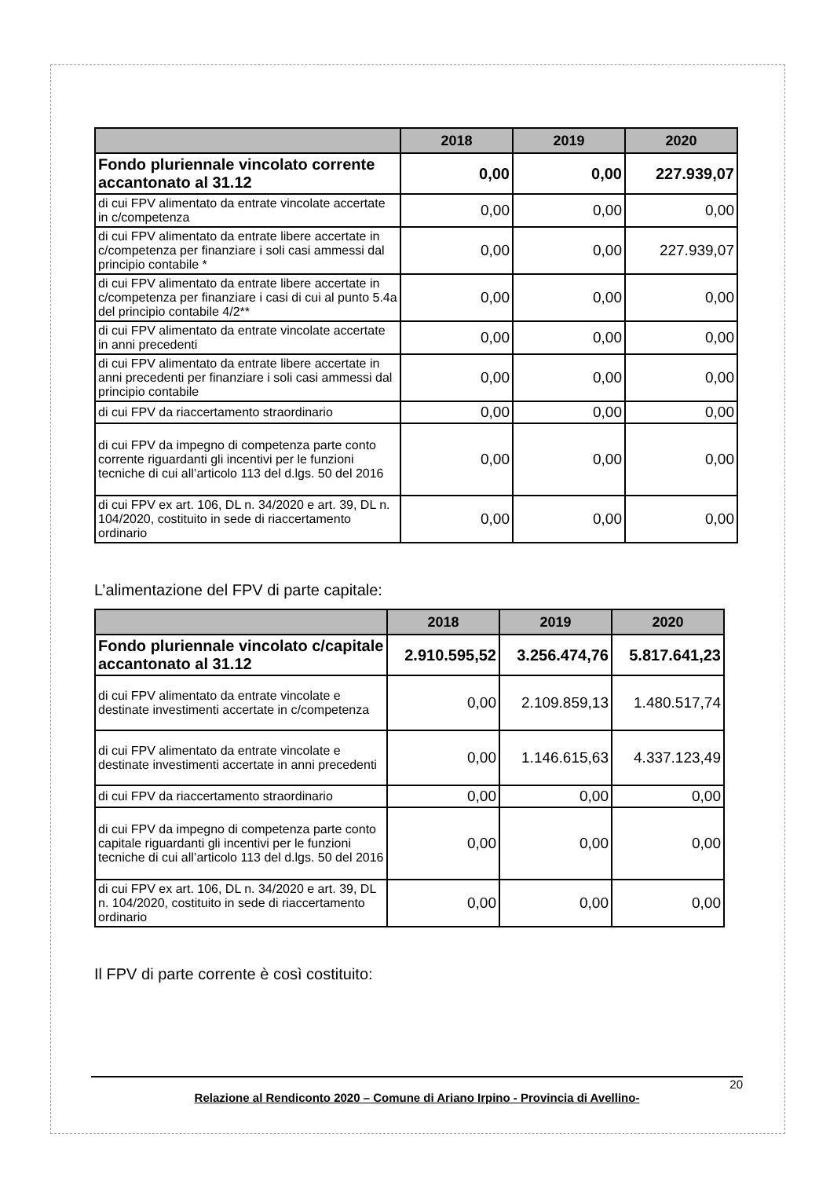| | 2018 | 2019 | 2020 |
| --- | --- | --- | --- |
| Fondo pluriennale vincolato corrente accantonato al 31.12 | 0,00 | 0,00 | 227.939,07 |
| di cui FPV alimentato da entrate vincolate accertate in c/competenza | 0,00 | 0,00 | 0,00 |
| di cui FPV alimentato da entrate libere accertate in c/competenza per finanziare i soli casi ammessi dal principio contabile * | 0,00 | 0,00 | 227.939,07 |
| di cui FPV alimentato da entrate libere accertate in c/competenza per finanziare i casi di cui al punto 5.4a del principio contabile 4/2** | 0,00 | 0,00 | 0,00 |
| di cui FPV alimentato da entrate vincolate accertate in anni precedenti | 0,00 | 0,00 | 0,00 |
| di cui FPV alimentato da entrate libere accertate in anni precedenti per finanziare i soli casi ammessi dal principio contabile | 0,00 | 0,00 | 0,00 |
| di cui FPV da riaccertamento straordinario | 0,00 | 0,00 | 0,00 |
| di cui FPV da impegno di competenza parte conto corrente riguardanti gli incentivi per le funzioni tecniche di cui all’articolo 113 del d.lgs. 50 del 2016 | 0,00 | 0,00 | 0,00 |
| di cui FPV ex art. 106, DL n. 34/2020 e art. 39, DL n. 104/2020, costituito in sede di riaccertamento ordinario | 0,00 | 0,00 | 0,00 |
L’alimentazione del FPV di parte capitale:
| | 2018 | 2019 | 2020 |
| --- | --- | --- | --- |
| Fondo pluriennale vincolato c/capitale accantonato al 31.12 | 2.910.595,52 | 3.256.474,76 | 5.817.641,23 |
| di cui FPV alimentato da entrate vincolate e destinate investimenti accertate in c/competenza | 0,00 | 2.109.859,13 | 1.480.517,74 |
| di cui FPV alimentato da entrate vincolate e destinate investimenti accertate in anni precedenti | 0,00 | 1.146.615,63 | 4.337.123,49 |
| di cui FPV da riaccertamento straordinario | 0,00 | 0,00 | 0,00 |
| di cui FPV da impegno di competenza parte conto capitale riguardanti gli incentivi per le funzioni tecniche di cui all’articolo 113 del d.lgs. 50 del 2016 | 0,00 | 0,00 | 0,00 |
| di cui FPV ex art. 106, DL n. 34/2020 e art. 39, DL n. 104/2020, costituito in sede di riaccertamento ordinario | 0,00 | 0,00 | 0,00 |
Il FPV di parte corrente è così costituito:
20
Relazione al Rendiconto 2020 – Comune di Ariano Irpino - Provincia di Avellino-